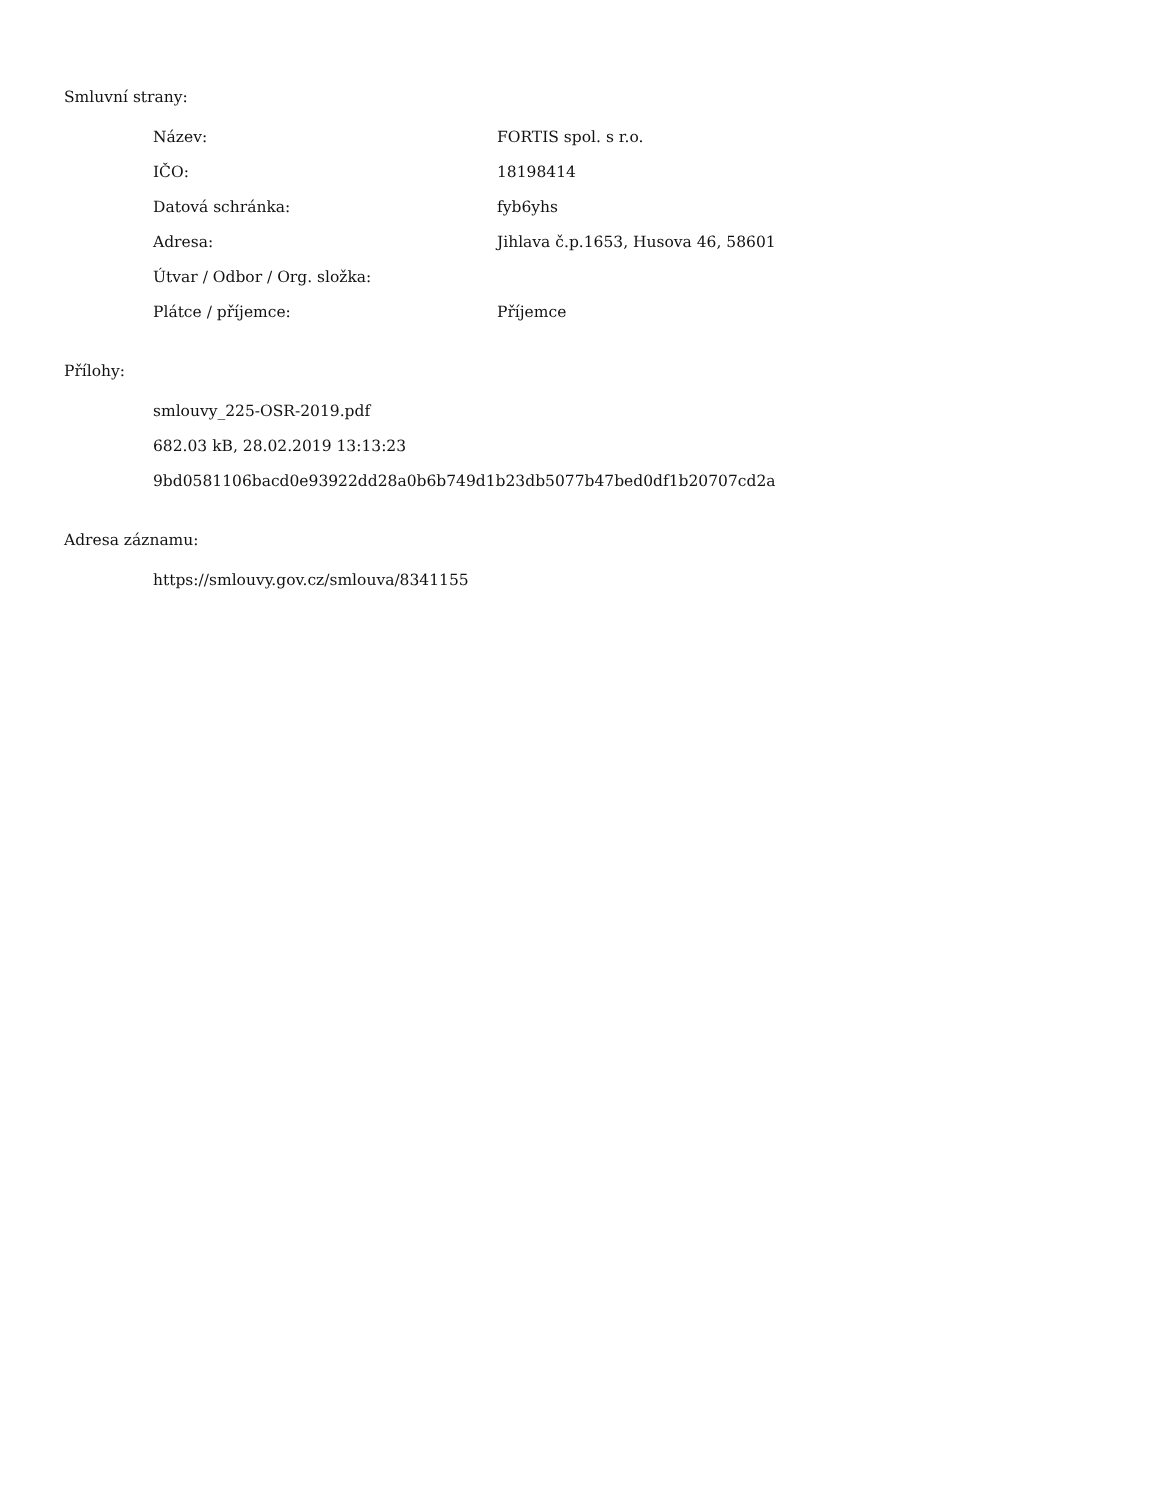Smluvní strany:
| Název: | FORTIS spol. s r.o. |
| IČO: | 18198414 |
| Datová schránka: | fyb6yhs |
| Adresa: | Jihlava č.p.1653, Husova 46, 58601 |
| Útvar / Odbor / Org. složka: | |
| Plátce / příjemce: | Příjemce |
Přílohy:
smlouvy_225-OSR-2019.pdf
682.03 kB, 28.02.2019 13:13:23
9bd0581106bacd0e93922dd28a0b6b749d1b23db5077b47bed0df1b20707cd2a
Adresa záznamu:
https://smlouvy.gov.cz/smlouva/8341155